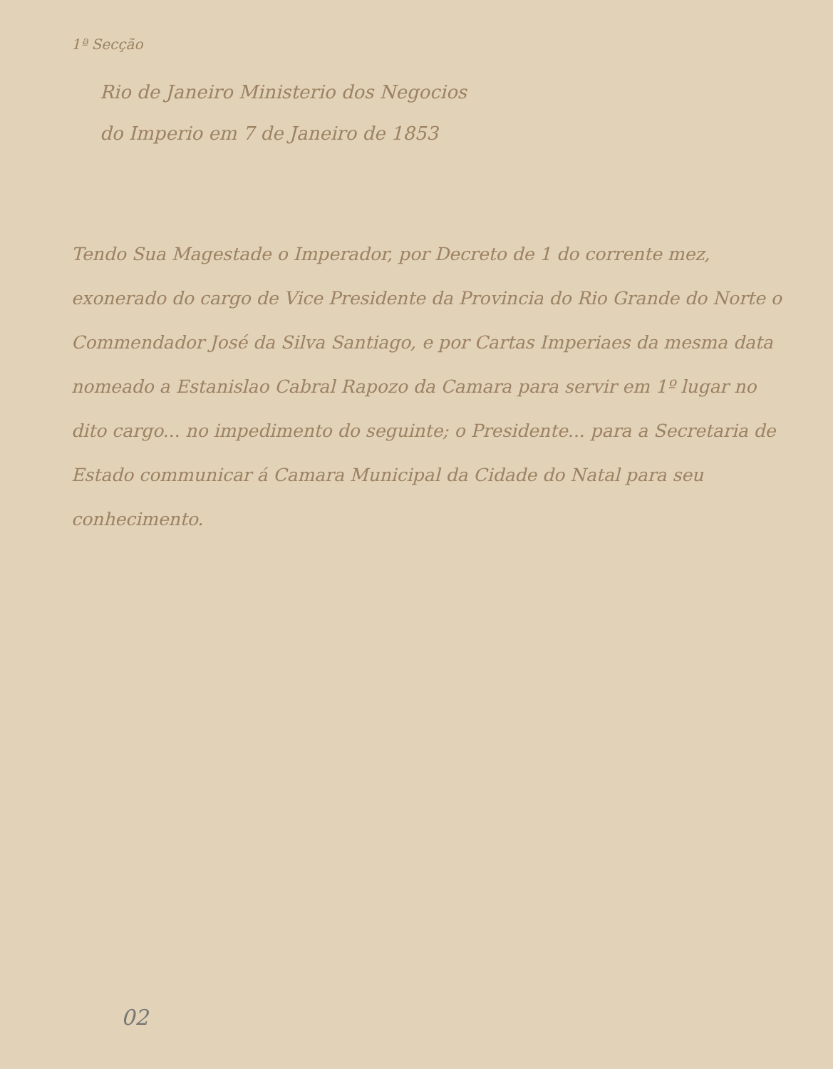1ª Secção
Rio de Janeiro Ministerio dos Negocios
do Imperio em 7 de Janeiro de 1853
Tendo Sua Magestade o Imperador, por Decreto de 1 do corrente mez, exonerado do cargo de Vice Presidente da Provincia do Rio Grande do Norte o Commendador José da Silva Santiago, e por Cartas Imperiaes da mesma data nomeado a Estanislao Cabral Rapozo da Camara para servir em 1º lugar no dito cargo... no impedimento do seguinte; o Presidente... para a Secretaria de Estado communicar á Camara Municipal da Cidade do Natal para seu conhecimento.
02